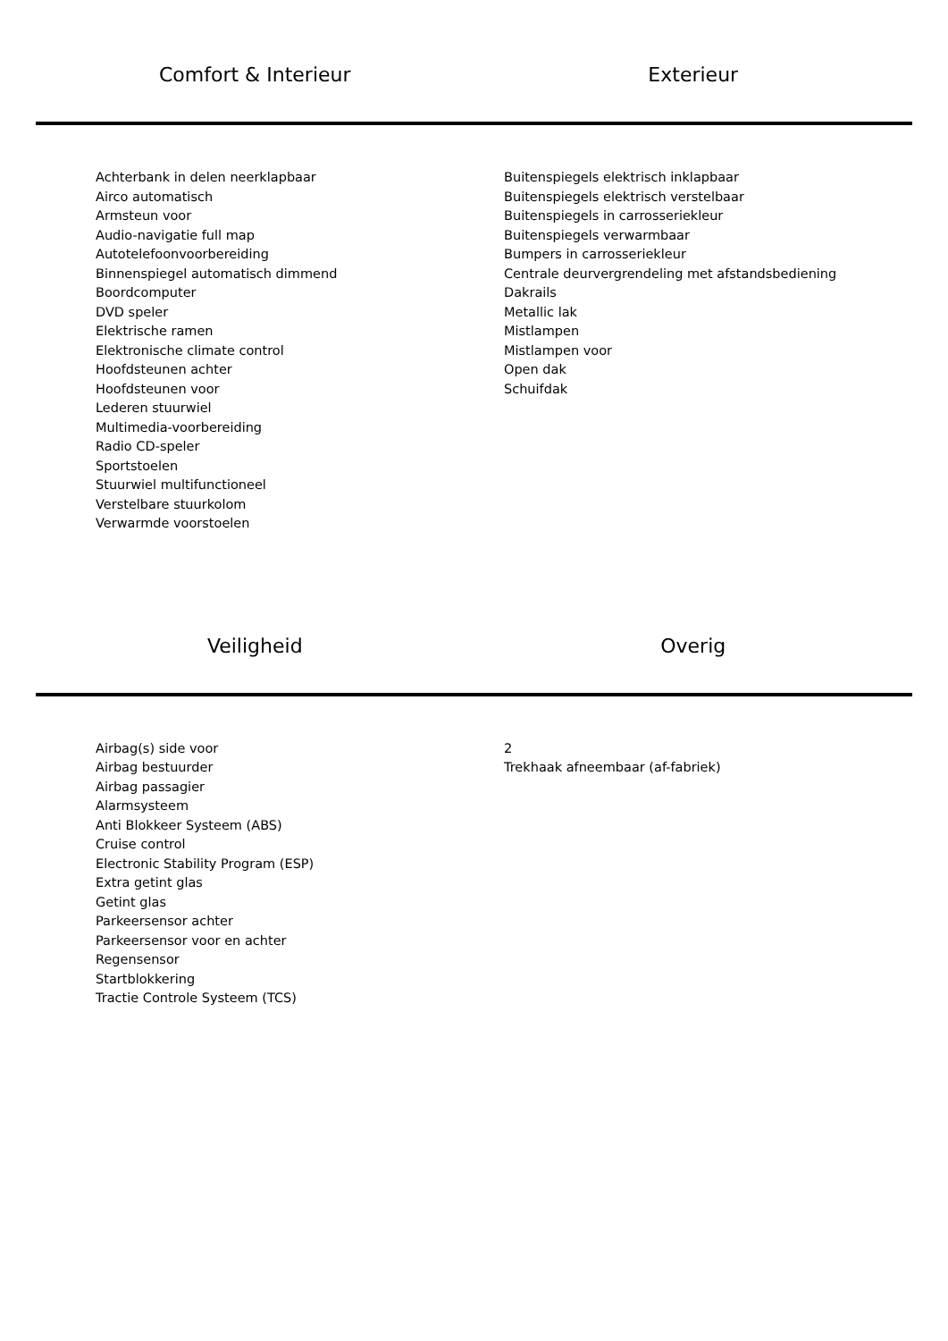Comfort & Interieur
Exterieur
Achterbank in delen neerklapbaar
Airco automatisch
Armsteun voor
Audio-navigatie full map
Autotelefoonvoorbereiding
Binnenspiegel automatisch dimmend
Boordcomputer
DVD speler
Elektrische ramen
Elektronische climate control
Hoofdsteunen achter
Hoofdsteunen voor
Lederen stuurwiel
Multimedia-voorbereiding
Radio CD-speler
Sportstoelen
Stuurwiel multifunctioneel
Verstelbare stuurkolom
Verwarmde voorstoelen
Buitenspiegels elektrisch inklapbaar
Buitenspiegels elektrisch verstelbaar
Buitenspiegels in carrosseriekleur
Buitenspiegels verwarmbaar
Bumpers in carrosseriekleur
Centrale deurvergrendeling met afstandsbediening
Dakrails
Metallic lak
Mistlampen
Mistlampen voor
Open dak
Schuifdak
Veiligheid
Overig
Airbag(s) side voor
Airbag bestuurder
Airbag passagier
Alarmsysteem
Anti Blokkeer Systeem (ABS)
Cruise control
Electronic Stability Program (ESP)
Extra getint glas
Getint glas
Parkeersensor achter
Parkeersensor voor en achter
Regensensor
Startblokkering
Tractie Controle Systeem (TCS)
2
Trekhaak afneembaar (af-fabriek)